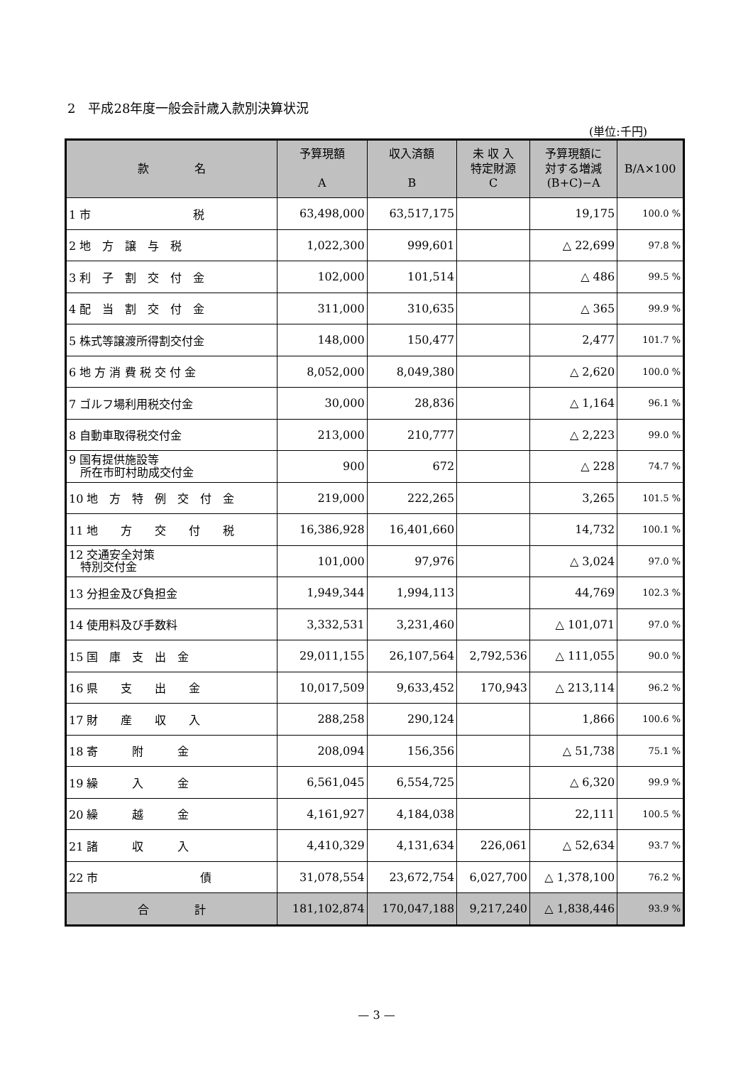2　平成28年度一般会計歳入款別決算状況
(単位:千円)
| 款 名 | 予算現額 A | 収入済額 B | 未 収 入 特定財源 C | 予算現額に 対する増減 (B+C)−A | B/A×100 |
| --- | --- | --- | --- | --- | --- |
| 1 市 税 | 63,498,000 | 63,517,175 | | 19,175 | 100.0 % |
| 2 地 方 譲 与 税 | 1,022,300 | 999,601 | | △ 22,699 | 97.8 % |
| 3 利 子 割 交 付 金 | 102,000 | 101,514 | | △ 486 | 99.5 % |
| 4 配 当 割 交 付 金 | 311,000 | 310,635 | | △ 365 | 99.9 % |
| 5 株式等譲渡所得割交付金 | 148,000 | 150,477 | | 2,477 | 101.7 % |
| 6 地 方 消 費 税 交 付 金 | 8,052,000 | 8,049,380 | | △ 2,620 | 100.0 % |
| 7 ゴルフ場利用税交付金 | 30,000 | 28,836 | | △ 1,164 | 96.1 % |
| 8 自動車取得税交付金 | 213,000 | 210,777 | | △ 2,223 | 99.0 % |
| 9 国有提供施設等 所在市町村助成交付金 | 900 | 672 | | △ 228 | 74.7 % |
| 10 地 方 特 例 交 付 金 | 219,000 | 222,265 | | 3,265 | 101.5 % |
| 11 地 方 交 付 税 | 16,386,928 | 16,401,660 | | 14,732 | 100.1 % |
| 12 交通安全対策 特別交付金 | 101,000 | 97,976 | | △ 3,024 | 97.0 % |
| 13 分担金及び負担金 | 1,949,344 | 1,994,113 | | 44,769 | 102.3 % |
| 14 使用料及び手数料 | 3,332,531 | 3,231,460 | | △ 101,071 | 97.0 % |
| 15 国 庫 支 出 金 | 29,011,155 | 26,107,564 | 2,792,536 | △ 111,055 | 90.0 % |
| 16 県 支 出 金 | 10,017,509 | 9,633,452 | 170,943 | △ 213,114 | 96.2 % |
| 17 財 産 収 入 | 288,258 | 290,124 | | 1,866 | 100.6 % |
| 18 寄 附 金 | 208,094 | 156,356 | | △ 51,738 | 75.1 % |
| 19 繰 入 金 | 6,561,045 | 6,554,725 | | △ 6,320 | 99.9 % |
| 20 繰 越 金 | 4,161,927 | 4,184,038 | | 22,111 | 100.5 % |
| 21 諸 収 入 | 4,410,329 | 4,131,634 | 226,061 | △ 52,634 | 93.7 % |
| 22 市 債 | 31,078,554 | 23,672,754 | 6,027,700 | △ 1,378,100 | 76.2 % |
| 合 計 | 181,102,874 | 170,047,188 | 9,217,240 | △ 1,838,446 | 93.9 % |
— 3 —